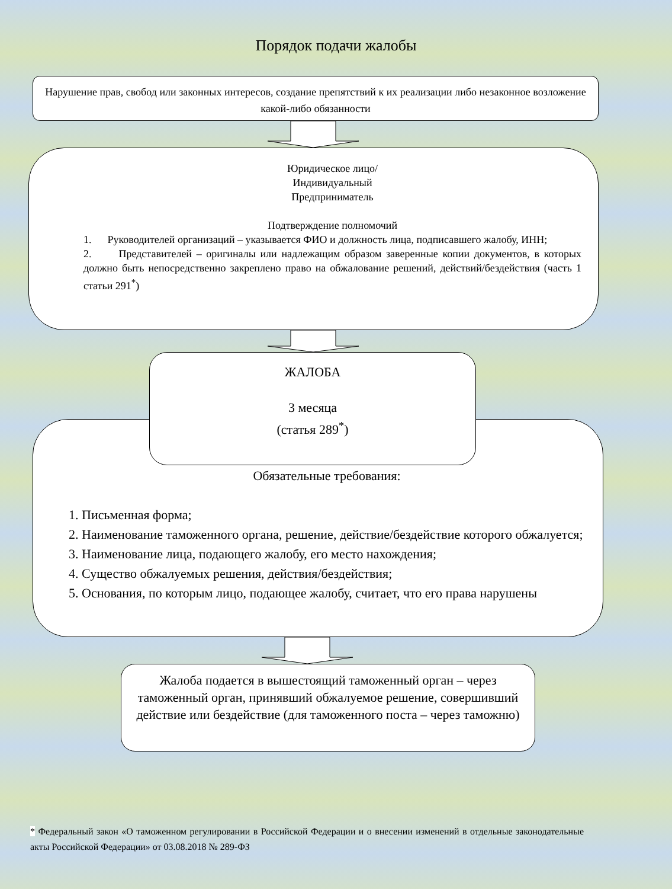Порядок подачи жалобы
Нарушение прав, свобод или законных интересов, создание препятствий к их реализации либо незаконное возложение какой-либо обязанности
Юридическое лицо/
Индивидуальный
Предприниматель
Подтверждение полномочий
1. Руководителей организаций – указывается ФИО и должность лица, подписавшего жалобу, ИНН;
2. Представителей – оригиналы или надлежащим образом заверенные копии документов, в которых должно быть непосредственно закреплено право на обжалование решений, действий/бездействия (часть 1 статьи 291<sup>*</sup>)
Обязательные требования:
1. Письменная форма;
2. Наименование таможенного органа, решение, действие/бездействие которого обжалуется;
3. Наименование лица, подающего жалобу, его место нахождения;
4. Существо обжалуемых решения, действия/бездействия;
5. Основания, по которым лицо, подающее жалобу, считает, что его права нарушены
ЖАЛОБА
3 месяца
(статья 289<sup>*</sup>)
Жалоба подается в вышестоящий таможенный орган – через таможенный орган, принявший обжалуемое решение, совершивший действие или бездействие (для таможенного поста – через таможню)
* Федеральный закон «О таможенном регулировании в Российской Федерации и о внесении изменений в отдельные законодательные акты Российской Федерации» от 03.08.2018 № 289-ФЗ